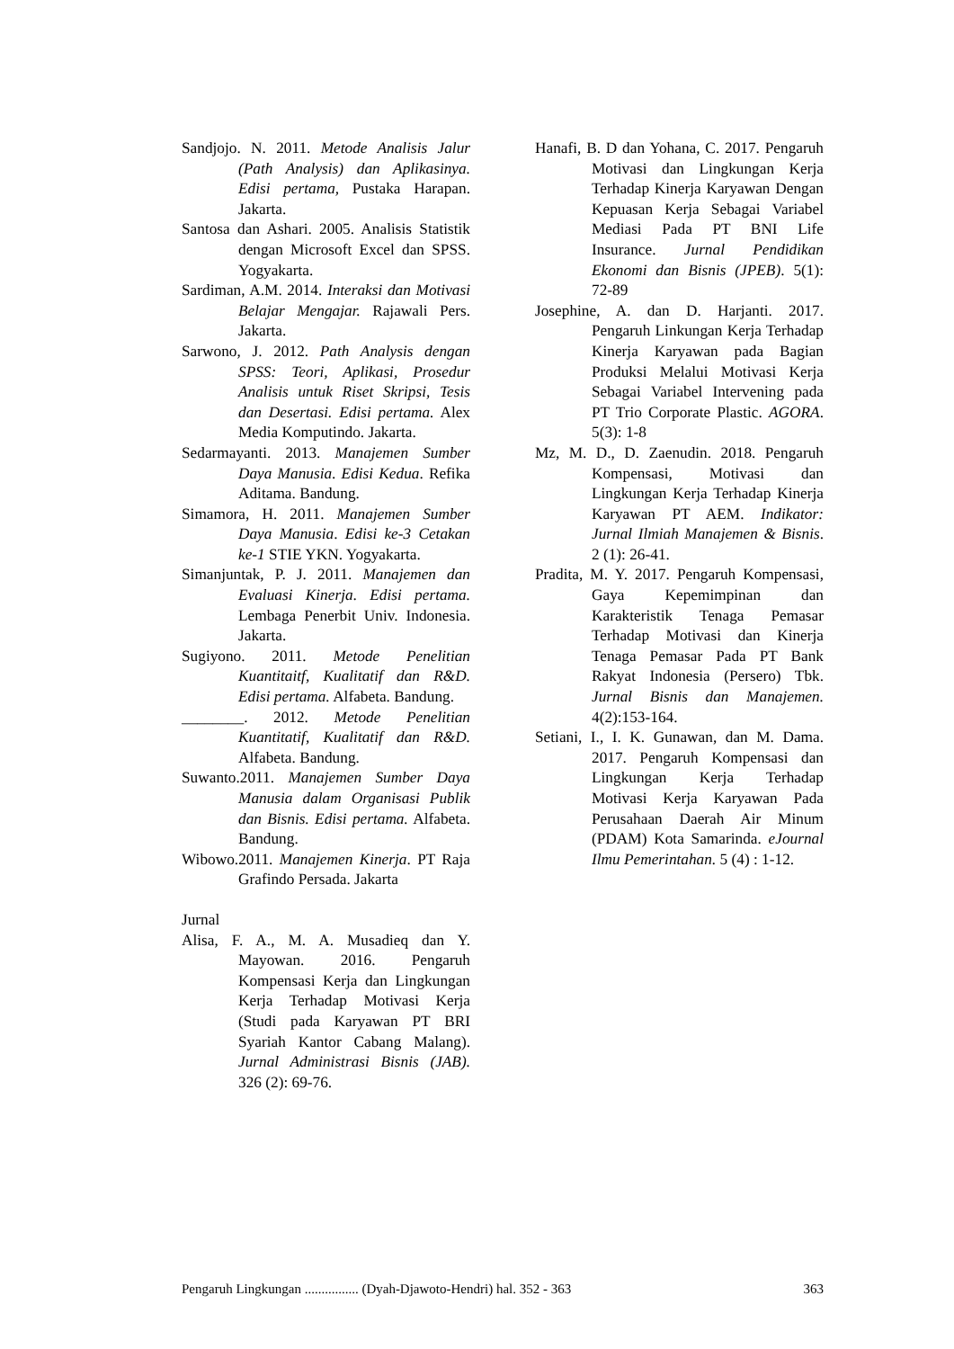Sandjojo. N. 2011. Metode Analisis Jalur (Path Analysis) dan Aplikasinya. Edisi pertama, Pustaka Harapan. Jakarta.
Santosa dan Ashari. 2005. Analisis Statistik dengan Microsoft Excel dan SPSS. Yogyakarta.
Sardiman, A.M. 2014. Interaksi dan Motivasi Belajar Mengajar. Rajawali Pers. Jakarta.
Sarwono, J. 2012. Path Analysis dengan SPSS: Teori, Aplikasi, Prosedur Analisis untuk Riset Skripsi, Tesis dan Desertasi. Edisi pertama. Alex Media Komputindo. Jakarta.
Sedarmayanti. 2013. Manajemen Sumber Daya Manusia. Edisi Kedua. Refika Aditama. Bandung.
Simamora, H. 2011. Manajemen Sumber Daya Manusia. Edisi ke-3 Cetakan ke-1 STIE YKN. Yogyakarta.
Simanjuntak, P. J. 2011. Manajemen dan Evaluasi Kinerja. Edisi pertama. Lembaga Penerbit Univ. Indonesia. Jakarta.
Sugiyono. 2011. Metode Penelitian Kuantitaitf, Kualitatif dan R&D. Edisi pertama. Alfabeta. Bandung.
________. 2012. Metode Penelitian Kuantitatif, Kualitatif dan R&D. Alfabeta. Bandung.
Suwanto.2011. Manajemen Sumber Daya Manusia dalam Organisasi Publik dan Bisnis. Edisi pertama. Alfabeta. Bandung.
Wibowo.2011. Manajemen Kinerja. PT Raja Grafindo Persada. Jakarta
Jurnal
Alisa, F. A., M. A. Musadieq dan Y. Mayowan. 2016. Pengaruh Kompensasi Kerja dan Lingkungan Kerja Terhadap Motivasi Kerja (Studi pada Karyawan PT BRI Syariah Kantor Cabang Malang). Jurnal Administrasi Bisnis (JAB). 326 (2): 69-76.
Hanafi, B. D dan Yohana, C. 2017. Pengaruh Motivasi dan Lingkungan Kerja Terhadap Kinerja Karyawan Dengan Kepuasan Kerja Sebagai Variabel Mediasi Pada PT BNI Life Insurance. Jurnal Pendidikan Ekonomi dan Bisnis (JPEB). 5(1): 72-89
Josephine, A. dan D. Harjanti. 2017. Pengaruh Linkungan Kerja Terhadap Kinerja Karyawan pada Bagian Produksi Melalui Motivasi Kerja Sebagai Variabel Intervening pada PT Trio Corporate Plastic. AGORA. 5(3): 1-8
Mz, M. D., D. Zaenudin. 2018. Pengaruh Kompensasi, Motivasi dan Lingkungan Kerja Terhadap Kinerja Karyawan PT AEM. Indikator: Jurnal Ilmiah Manajemen & Bisnis. 2 (1): 26-41.
Pradita, M. Y. 2017. Pengaruh Kompensasi, Gaya Kepemimpinan dan Karakteristik Tenaga Pemasar Terhadap Motivasi dan Kinerja Tenaga Pemasar Pada PT Bank Rakyat Indonesia (Persero) Tbk. Jurnal Bisnis dan Manajemen. 4(2):153-164.
Setiani, I., I. K. Gunawan, dan M. Dama. 2017. Pengaruh Kompensasi dan Lingkungan Kerja Terhadap Motivasi Kerja Karyawan Pada Perusahaan Daerah Air Minum (PDAM) Kota Samarinda. eJournal Ilmu Pemerintahan. 5 (4) : 1-12.
Pengaruh Lingkungan ................ (Dyah-Djawoto-Hendri) hal. 352 - 363 363